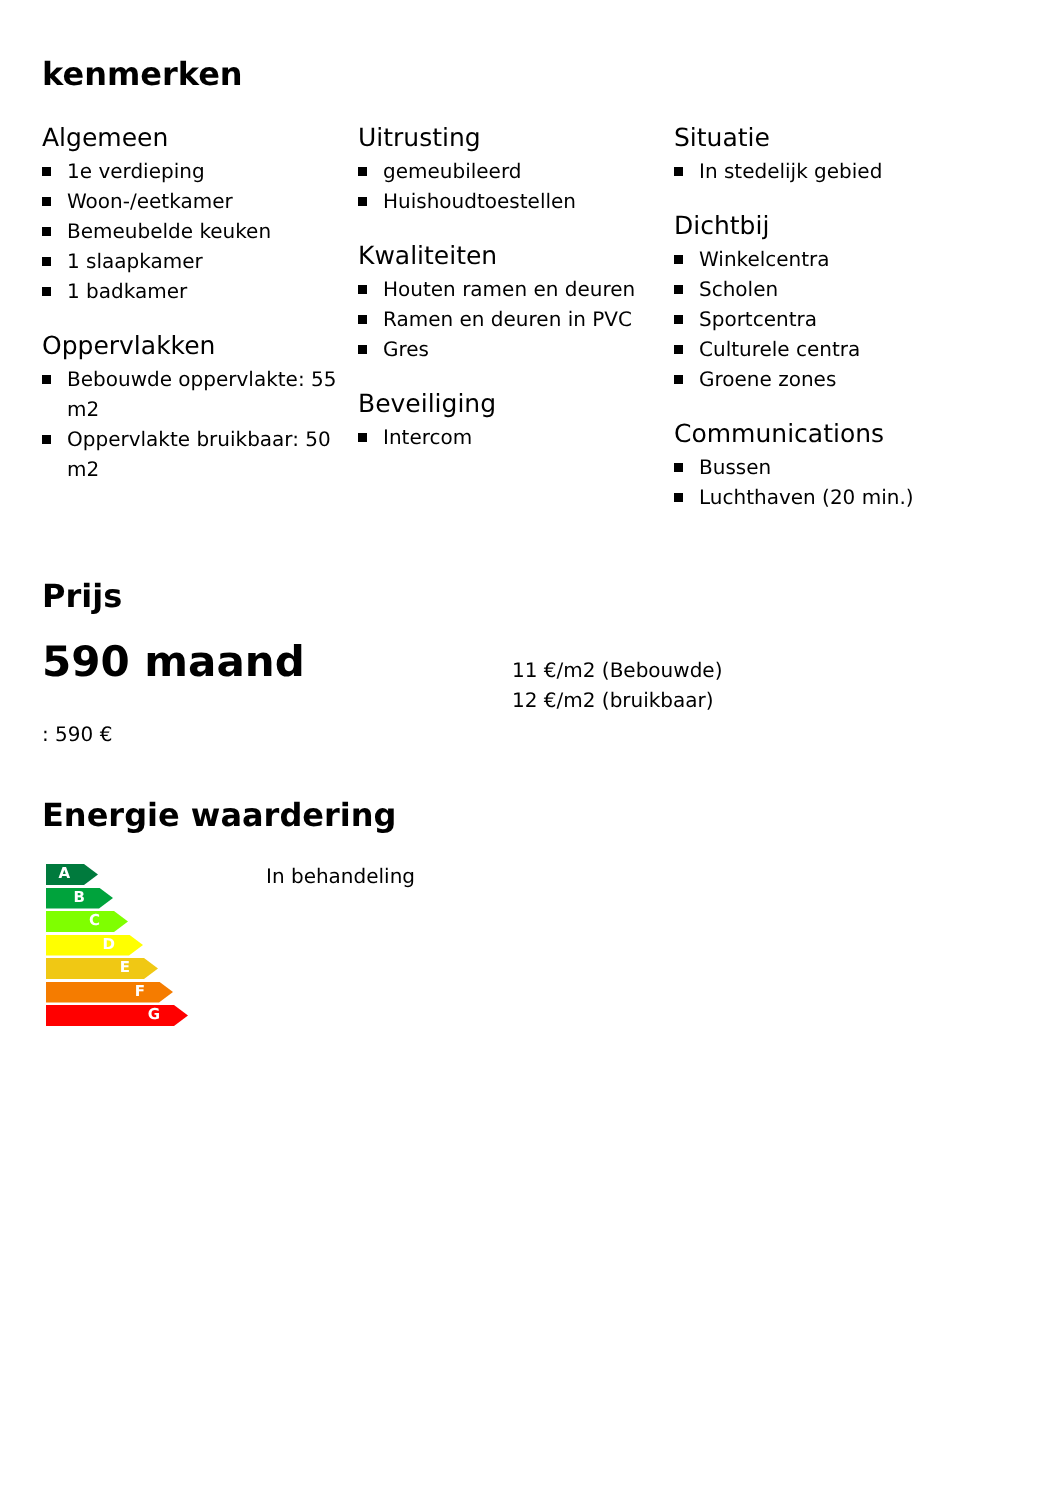kenmerken
Algemeen
1e verdieping
Woon-/eetkamer
Bemeubelde keuken
1 slaapkamer
1 badkamer
Oppervlakken
Bebouwde oppervlakte: 55 m2
Oppervlakte bruikbaar: 50 m2
Uitrusting
gemeubileerd
Huishoudtoestellen
Kwaliteiten
Houten ramen en deuren
Ramen en deuren in PVC
Gres
Beveiliging
Intercom
Situatie
In stedelijk gebied
Dichtbij
Winkelcentra
Scholen
Sportcentra
Culturele centra
Groene zones
Communications
Bussen
Luchthaven (20 min.)
Prijs
590 maand
: 590 €
11 €/m2 (Bebouwde)
12 €/m2 (bruikbaar)
Energie waardering
A
B
C
D
E
F
G
In behandeling